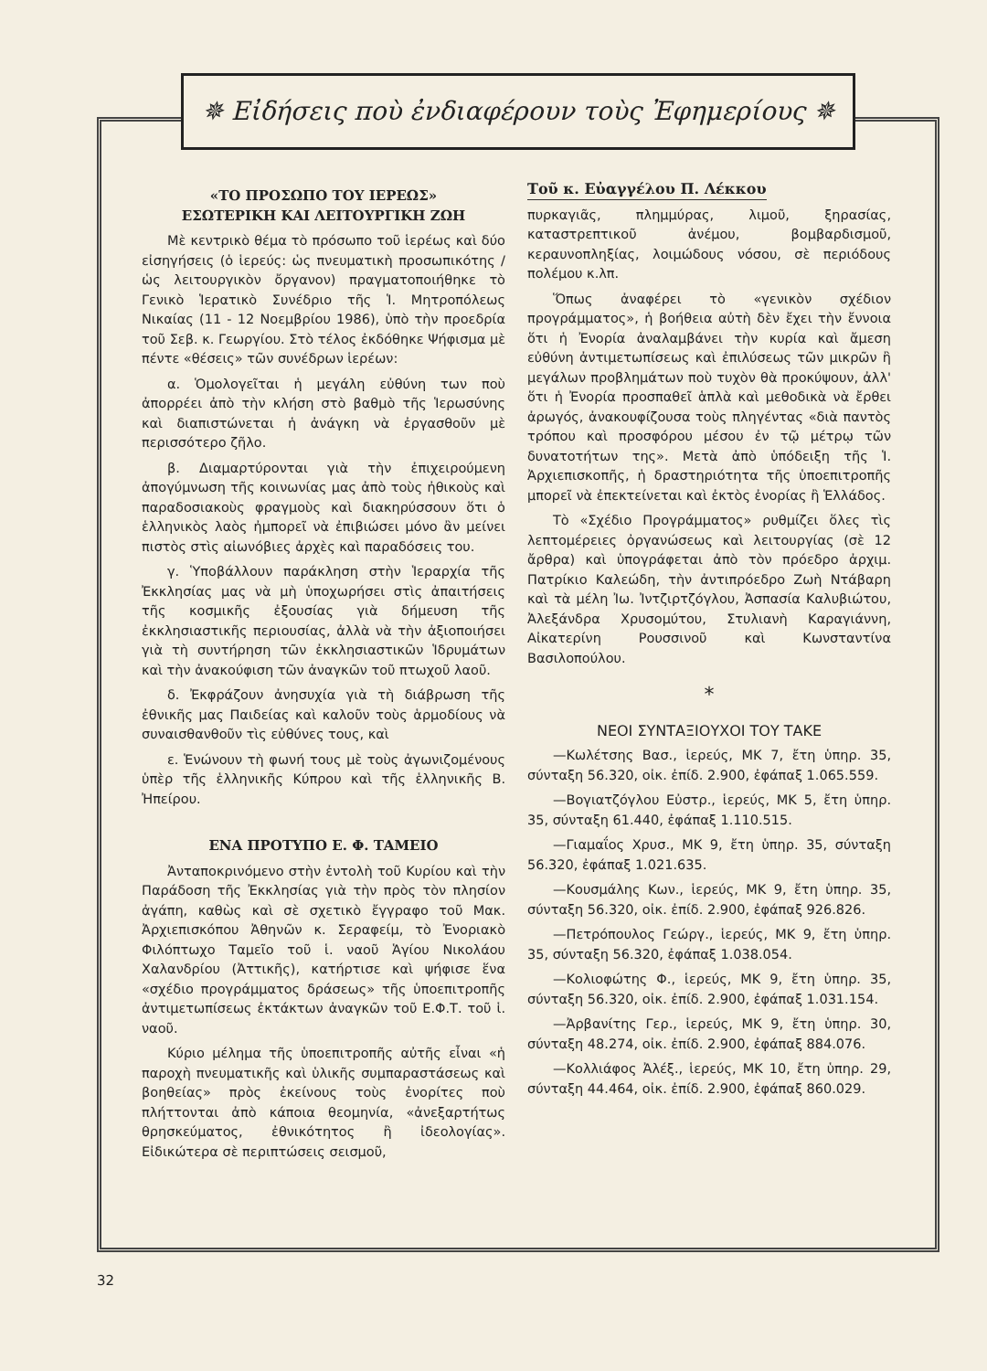✵ Εἰδήσεις ποὺ ἐνδιαφέρουν τοὺς Ἐφημερίους ✵
«ΤΟ ΠΡΟΣΩΠΟ ΤΟΥ ΙΕΡΕΩΣ»
ΕΣΩΤΕΡΙΚΗ ΚΑΙ ΛΕΙΤΟΥΡΓΙΚΗ ΖΩΗ
Μὲ κεντρικὸ θέμα τὸ πρόσωπο τοῦ ἱερέως καὶ δύο εἰσηγήσεις (ὁ ἱερεύς: ὡς πνευματικὴ προσωπικότης / ὡς λειτουργικὸν ὄργανον) πραγματοποιήθηκε τὸ Γενικὸ Ἱερατικὸ Συνέδριο τῆς Ἱ. Μητροπόλεως Νικαίας (11 - 12 Νοεμβρίου 1986), ὑπὸ τὴν προεδρία τοῦ Σεβ. κ. Γεωργίου. Στὸ τέλος ἐκδόθηκε Ψήφισμα μὲ πέντε «θέσεις» τῶν συνέδρων ἱερέων:
α. Ὁμολογεῖται ἡ μεγάλη εὐθύνη των ποὺ ἀπορρέει ἀπὸ τὴν κλήση στὸ βαθμὸ τῆς Ἱερωσύνης καὶ διαπιστώνεται ἡ ἀνάγκη νὰ ἐργασθοῦν μὲ περισσότερο ζῆλο.
β. Διαμαρτύρονται γιὰ τὴν ἐπιχειρούμενη ἀπογύμνωση τῆς κοινωνίας μας ἀπὸ τοὺς ἠθικοὺς καὶ παραδοσιακοὺς φραγμοὺς καὶ διακηρύσσουν ὅτι ὁ ἑλληνικὸς λαὸς ἠμπορεῖ νὰ ἐπιβιώσει μόνο ἂν μείνει πιστὸς στὶς αἰωνόβιες ἀρχὲς καὶ παραδόσεις του.
γ. Ὑποβάλλουν παράκληση στὴν Ἱεραρχία τῆς Ἐκκλησίας μας νὰ μὴ ὑποχωρήσει στὶς ἀπαιτήσεις τῆς κοσμικῆς ἐξουσίας γιὰ δήμευση τῆς ἐκκλησιαστικῆς περιουσίας, ἀλλὰ νὰ τὴν ἀξιοποιήσει γιὰ τὴ συντήρηση τῶν ἐκκλησιαστικῶν Ἱδρυμάτων καὶ τὴν ἀνακούφιση τῶν ἀναγκῶν τοῦ πτωχοῦ λαοῦ.
δ. Ἐκφράζουν ἀνησυχία γιὰ τὴ διάβρωση τῆς ἐθνικῆς μας Παιδείας καὶ καλοῦν τοὺς ἁρμοδίους νὰ συναισθανθοῦν τὶς εὐθύνες τους, καὶ
ε. Ἑνώνουν τὴ φωνή τους μὲ τοὺς ἀγωνιζομένους ὑπὲρ τῆς ἑλληνικῆς Κύπρου καὶ τῆς ἑλληνικῆς Β. Ἠπείρου.
ΕΝΑ ΠΡΟΤΥΠΟ Ε. Φ. ΤΑΜΕΙΟ
Ἀνταποκρινόμενο στὴν ἐντολὴ τοῦ Κυρίου καὶ τὴν Παράδοση τῆς Ἐκκλησίας γιὰ τὴν πρὸς τὸν πλησίον ἀγάπη, καθὼς καὶ σὲ σχετικὸ ἔγγραφο τοῦ Μακ. Ἀρχιεπισκόπου Ἀθηνῶν κ. Σεραφείμ, τὸ Ἐνοριακὸ Φιλόπτωχο Ταμεῖο τοῦ ἱ. ναοῦ Ἁγίου Νικολάου Χαλανδρίου (Ἀττικῆς), κατήρτισε καὶ ψήφισε ἕνα «σχέδιο προγράμματος δράσεως» τῆς ὑποεπιτροπῆς ἀντιμετωπίσεως ἐκτάκτων ἀναγκῶν τοῦ Ε.Φ.Τ. τοῦ ἱ. ναοῦ.
Κύριο μέλημα τῆς ὑποεπιτροπῆς αὐτῆς εἶναι «ἡ παροχὴ πνευματικῆς καὶ ὑλικῆς συμπαραστάσεως καὶ βοηθείας» πρὸς ἐκείνους τοὺς ἐνορίτες ποὺ πλήττονται ἀπὸ κάποια θεομηνία, «ἀνεξαρτήτως θρησκεύματος, ἐθνικότητος ἢ ἰδεολογίας». Εἰδικώτερα σὲ περιπτώσεις σεισμοῦ,
Τοῦ κ. Εὐαγγέλου Π. Λέκκου
πυρκαγιᾶς, πλημμύρας, λιμοῦ, ξηρασίας, καταστρεπτικοῦ ἀνέμου, βομβαρδισμοῦ, κεραυνοπληξίας, λοιμώδους νόσου, σὲ περιόδους πολέμου κ.λπ.
Ὅπως ἀναφέρει τὸ «γενικὸν σχέδιον προγράμματος», ἡ βοήθεια αὐτὴ δὲν ἔχει τὴν ἔννοια ὅτι ἡ Ἐνορία ἀναλαμβάνει τὴν κυρία καὶ ἄμεση εὐθύνη ἀντιμετωπίσεως καὶ ἐπιλύσεως τῶν μικρῶν ἢ μεγάλων προβλημάτων ποὺ τυχὸν θὰ προκύψουν, ἀλλ' ὅτι ἡ Ἐνορία προσπαθεῖ ἁπλὰ καὶ μεθοδικὰ νὰ ἔρθει ἀρωγός, ἀνακουφίζουσα τοὺς πληγέντας «διὰ παντὸς τρόπου καὶ προσφόρου μέσου ἐν τῷ μέτρῳ τῶν δυνατοτήτων της». Μετὰ ἀπὸ ὑπόδειξη τῆς Ἱ. Ἀρχιεπισκοπῆς, ἡ δραστηριότητα τῆς ὑποεπιτροπῆς μπορεῖ νὰ ἐπεκτείνεται καὶ ἐκτὸς ἐνορίας ἢ Ἑλλάδος.
Τὸ «Σχέδιο Προγράμματος» ρυθμίζει ὅλες τὶς λεπτομέρειες ὀργανώσεως καὶ λειτουργίας (σὲ 12 ἄρθρα) καὶ ὑπογράφεται ἀπὸ τὸν πρόεδρο ἀρχιμ. Πατρίκιο Καλεώδη, τὴν ἀντιπρόεδρο Ζωὴ Ντάβαρη καὶ τὰ μέλη Ἰω. Ἰντζιρτζόγλου, Ἀσπασία Καλυβιώτου, Ἀλεξάνδρα Χρυσομύτου, Στυλιανὴ Καραγιάννη, Αἰκατερίνη Ρουσσινοῦ καὶ Κωνσταντίνα Βασιλοπούλου.
*
ΝΕΟΙ ΣΥΝΤΑΞΙΟΥΧΟΙ ΤΟΥ ΤΑΚΕ
—Κωλέτσης Βασ., ἱερεύς, ΜΚ 7, ἔτη ὑπηρ. 35, σύνταξη 56.320, οἰκ. ἐπίδ. 2.900, ἐφάπαξ 1.065.559.
—Βογιατζόγλου Εὐστρ., ἱερεύς, ΜΚ 5, ἔτη ὑπηρ. 35, σύνταξη 61.440, ἐφάπαξ 1.110.515.
—Γιαμαΐος Χρυσ., ΜΚ 9, ἔτη ὑπηρ. 35, σύνταξη 56.320, ἐφάπαξ 1.021.635.
—Κουσμάλης Κων., ἱερεύς, ΜΚ 9, ἔτη ὑπηρ. 35, σύνταξη 56.320, οἰκ. ἐπίδ. 2.900, ἐφάπαξ 926.826.
—Πετρόπουλος Γεώργ., ἱερεύς, ΜΚ 9, ἔτη ὑπηρ. 35, σύνταξη 56.320, ἐφάπαξ 1.038.054.
—Κολιοφώτης Φ., ἱερεύς, ΜΚ 9, ἔτη ὑπηρ. 35, σύνταξη 56.320, οἰκ. ἐπίδ. 2.900, ἐφάπαξ 1.031.154.
—Ἀρβανίτης Γερ., ἱερεύς, ΜΚ 9, ἔτη ὑπηρ. 30, σύνταξη 48.274, οἰκ. ἐπίδ. 2.900, ἐφάπαξ 884.076.
—Κολλιάφος Ἀλέξ., ἱερεύς, ΜΚ 10, ἔτη ὑπηρ. 29, σύνταξη 44.464, οἰκ. ἐπίδ. 2.900, ἐφάπαξ 860.029.
32